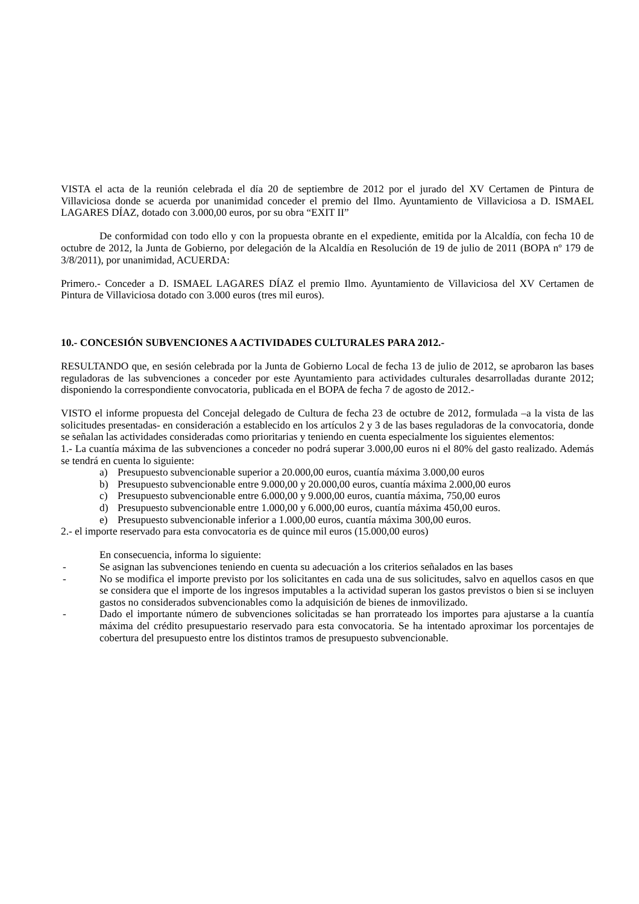VISTA el acta de la reunión celebrada el día 20 de septiembre de 2012 por el jurado del XV Certamen de Pintura de Villaviciosa donde se acuerda por unanimidad conceder el premio del Ilmo. Ayuntamiento de Villaviciosa a D. ISMAEL LAGARES DÍAZ, dotado con 3.000,00 euros, por su obra “EXIT II”
De conformidad con todo ello y con la propuesta obrante en el expediente, emitida por la Alcaldía, con fecha 10 de octubre de 2012, la Junta de Gobierno, por delegación de la Alcaldía en Resolución de 19 de julio de 2011 (BOPA nº 179 de 3/8/2011), por unanimidad, ACUERDA:
Primero.- Conceder a D. ISMAEL LAGARES DÍAZ el premio Ilmo. Ayuntamiento de Villaviciosa del XV Certamen de Pintura de Villaviciosa dotado con 3.000 euros (tres mil euros).
10.- CONCESIÓN SUBVENCIONES A ACTIVIDADES CULTURALES PARA 2012.-
RESULTANDO que, en sesión celebrada por la Junta de Gobierno Local de fecha 13 de julio de 2012, se aprobaron las bases reguladoras de las subvenciones a conceder por este Ayuntamiento para actividades culturales desarrolladas durante 2012; disponiendo la correspondiente convocatoria, publicada en el BOPA de fecha 7 de agosto de 2012.-
VISTO el informe propuesta del Concejal delegado de Cultura de fecha 23 de octubre de 2012, formulada –a la vista de las solicitudes presentadas- en consideración a establecido en los artículos 2 y 3 de las bases reguladoras de la convocatoria, donde se señalan las actividades consideradas como prioritarias y teniendo en cuenta especialmente los siguientes elementos:
1.- La cuantía máxima de las subvenciones a conceder no podrá superar 3.000,00 euros ni el 80% del gasto realizado. Además se tendrá en cuenta lo siguiente:
a) Presupuesto subvencionable superior a 20.000,00 euros, cuantía máxima 3.000,00 euros
b) Presupuesto subvencionable entre 9.000,00 y 20.000,00 euros, cuantía máxima 2.000,00 euros
c) Presupuesto subvencionable entre 6.000,00 y 9.000,00 euros, cuantía máxima, 750,00 euros
d) Presupuesto subvencionable entre 1.000,00 y 6.000,00 euros, cuantía máxima 450,00 euros.
e) Presupuesto subvencionable inferior a 1.000,00 euros, cuantía máxima 300,00 euros.
2.- el importe reservado para esta convocatoria es de quince mil euros (15.000,00 euros)
En consecuencia, informa lo siguiente:
- Se asignan las subvenciones teniendo en cuenta su adecuación a los criterios señalados en las bases
- No se modifica el importe previsto por los solicitantes en cada una de sus solicitudes, salvo en aquellos casos en que se considera que el importe de los ingresos imputables a la actividad superan los gastos previstos o bien si se incluyen gastos no considerados subvencionables como la adquisición de bienes de inmovilizado.
- Dado el importante número de subvenciones solicitadas se han prorrateado los importes para ajustarse a la cuantía máxima del crédito presupuestario reservado para esta convocatoria. Se ha intentado aproximar los porcentajes de cobertura del presupuesto entre los distintos tramos de presupuesto subvencionable.